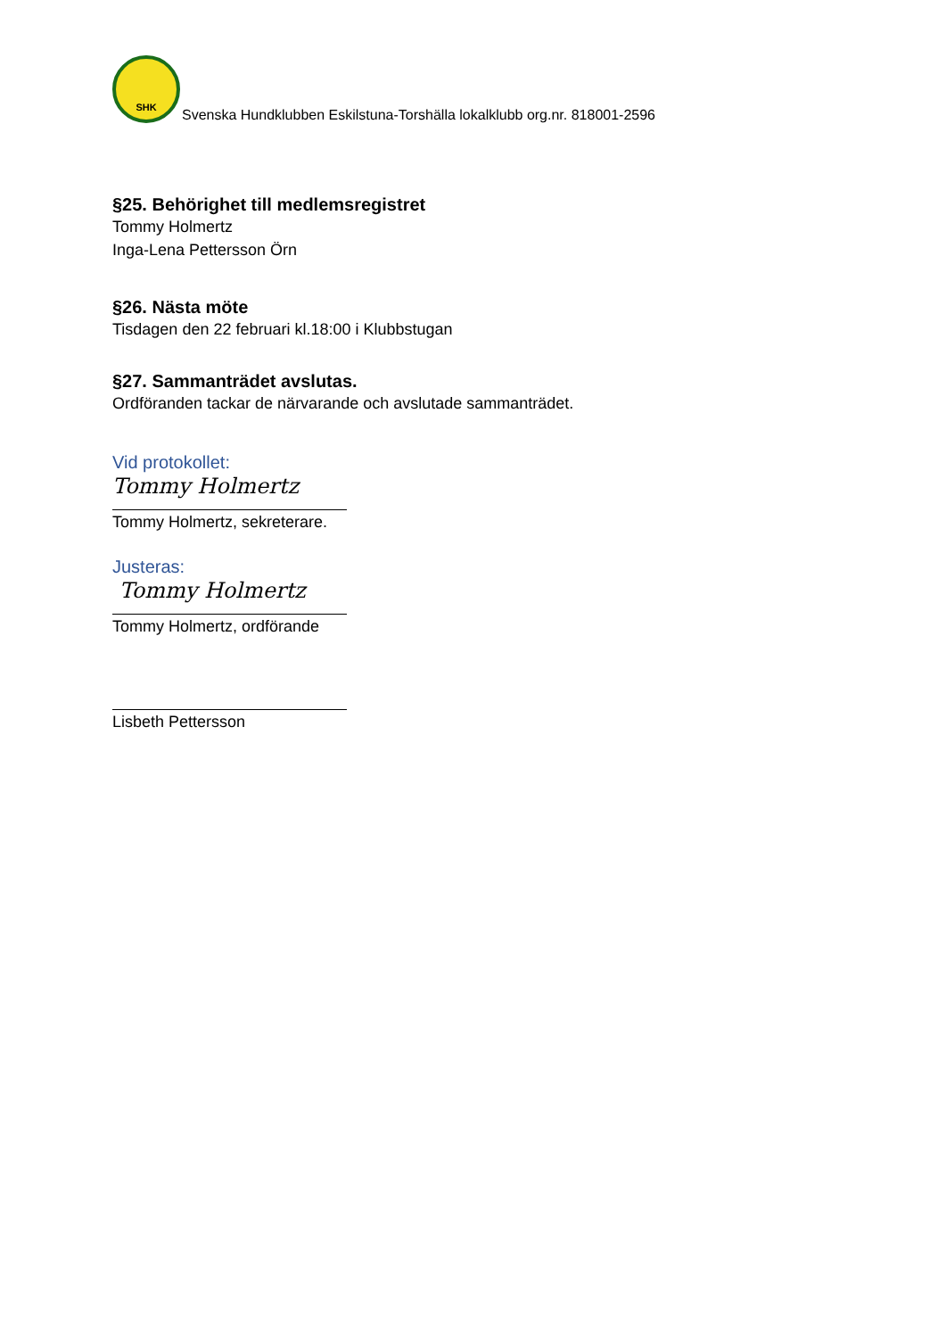SHK
Svenska Hundklubben Eskilstuna-Torshälla lokalklubb org.nr. 818001-2596
§25. Behörighet till medlemsregistret
Tommy Holmertz
Inga-Lena Pettersson Örn
§26. Nästa möte
Tisdagen den 22 februari kl.18:00 i Klubbstugan
§27. Sammanträdet avslutas.
Ordföranden tackar de närvarande och avslutade sammanträdet.
Vid protokollet:
Tommy Holmertz
Tommy Holmertz, sekreterare.
Justeras:
Tommy Holmertz
Tommy Holmertz, ordförande
Lisbeth Pettersson